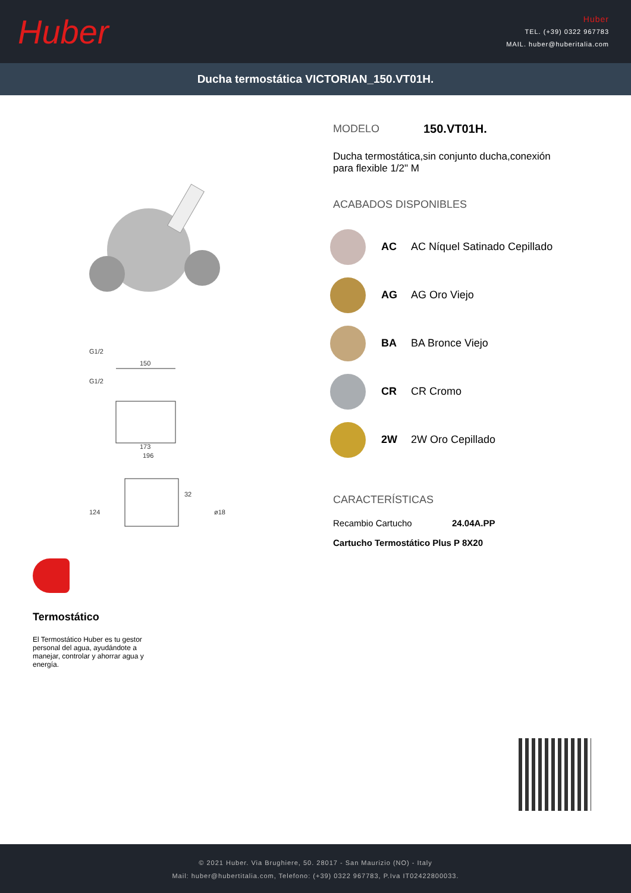Huber
Huber
TEL. (+39) 0322 967783
MAIL. huber@huberitalia.com
Ducha termostática VICTORIAN_150.VT01H.
G1/2
G1/2
150
173
196
124
32
ø18
Termostático
El Termostático Huber es tu gestor personal del agua, ayudándote a manejar, controlar y ahorrar agua y energía.
MODELO 150.VT01H.
Ducha termostática,sin conjunto ducha,conexión para flexible 1/2" M
ACABADOS DISPONIBLES
AC AC Níquel Satinado Cepillado
AG AG Oro Viejo
BA BA Bronce Viejo
CR CR Cromo
2W 2W Oro Cepillado
CARACTERÍSTICAS
Recambio Cartucho 24.04A.PP
Cartucho Termostático Plus P 8X20
© 2021 Huber. Via Brughiere, 50. 28017 - San Maurizio (NO) - Italy
Mail: huber@hubertitalia.com, Telefono: (+39) 0322 967783, P.Iva IT02422800033.